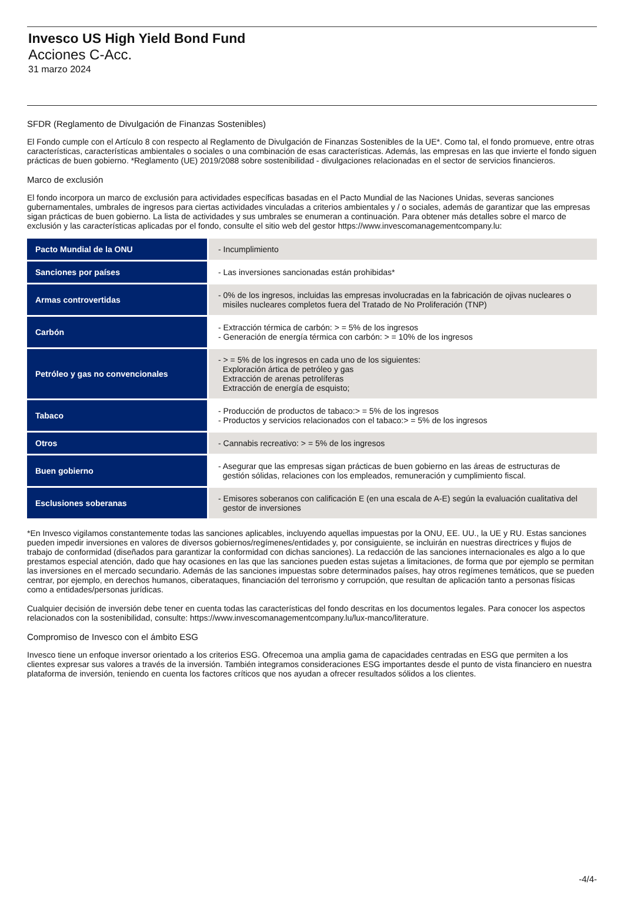Invesco US High Yield Bond Fund
Acciones C-Acc.
31 marzo 2024
SFDR (Reglamento de Divulgación de Finanzas Sostenibles)
El Fondo cumple con el Artículo 8 con respecto al Reglamento de Divulgación de Finanzas Sostenibles de la UE*. Como tal, el fondo promueve, entre otras características, características ambientales o sociales o una combinación de esas características. Además, las empresas en las que invierte el fondo siguen prácticas de buen gobierno. *Reglamento (UE) 2019/2088 sobre sostenibilidad - divulgaciones relacionadas en el sector de servicios financieros.
Marco de exclusión
El fondo incorpora un marco de exclusión para actividades específicas basadas en el Pacto Mundial de las Naciones Unidas, severas sanciones gubernamentales, umbrales de ingresos para ciertas actividades vinculadas a criterios ambientales y / o sociales, además de garantizar que las empresas sigan prácticas de buen gobierno. La lista de actividades y sus umbrales se enumeran a continuación. Para obtener más detalles sobre el marco de exclusión y las características aplicadas por el fondo, consulte el sitio web del gestor https://www.invescomanagementcompany.lu:
| Pacto Mundial de la ONU | - Incumplimiento |
| Sanciones por países | - Las inversiones sancionadas están prohibidas* |
| Armas controvertidas | - 0% de los ingresos, incluidas las empresas involucradas en la fabricación de ojivas nucleares o misiles nucleares completos fuera del Tratado de No Proliferación (TNP) |
| Carbón | - Extracción térmica de carbón: > = 5% de los ingresos - Generación de energía térmica con carbón: > = 10% de los ingresos |
| Petróleo y gas no convencionales | - > = 5% de los ingresos en cada uno de los siguientes: Exploración ártica de petróleo y gas Extracción de arenas petrolíferas Extracción de energía de esquisto; |
| Tabaco | - Producción de productos de tabaco:> = 5% de los ingresos - Productos y servicios relacionados con el tabaco:> = 5% de los ingresos |
| Otros | - Cannabis recreativo: > = 5% de los ingresos |
| Buen gobierno | - Asegurar que las empresas sigan prácticas de buen gobierno en las áreas de estructuras de gestión sólidas, relaciones con los empleados, remuneración y cumplimiento fiscal. |
| Esclusiones soberanas | - Emisores soberanos con calificación E (en una escala de A-E) según la evaluación cualitativa del gestor de inversiones |
*En Invesco vigilamos constantemente todas las sanciones aplicables, incluyendo aquellas impuestas por la ONU, EE. UU., la UE y RU. Estas sanciones pueden impedir inversiones en valores de diversos gobiernos/regímenes/entidades y, por consiguiente, se incluirán en nuestras directrices y flujos de trabajo de conformidad (diseñados para garantizar la conformidad con dichas sanciones). La redacción de las sanciones internacionales es algo a lo que prestamos especial atención, dado que hay ocasiones en las que las sanciones pueden estas sujetas a limitaciones, de forma que por ejemplo se permitan las inversiones en el mercado secundario. Además de las sanciones impuestas sobre determinados países, hay otros regímenes temáticos, que se pueden centrar, por ejemplo, en derechos humanos, ciberataques, financiación del terrorismo y corrupción, que resultan de aplicación tanto a personas físicas como a entidades/personas jurídicas.
Cualquier decisión de inversión debe tener en cuenta todas las características del fondo descritas en los documentos legales. Para conocer los aspectos relacionados con la sostenibilidad, consulte: https://www.invescomanagementcompany.lu/lux-manco/literature.
Compromiso de Invesco con el ámbito ESG
Invesco tiene un enfoque inversor orientado a los criterios ESG. Ofrecemoa una amplia gama de capacidades centradas en ESG que permiten a los clientes expresar sus valores a través de la inversión. También integramos consideraciones ESG importantes desde el punto de vista financiero en nuestra plataforma de inversión, teniendo en cuenta los factores críticos que nos ayudan a ofrecer resultados sólidos a los clientes.
-4/4-